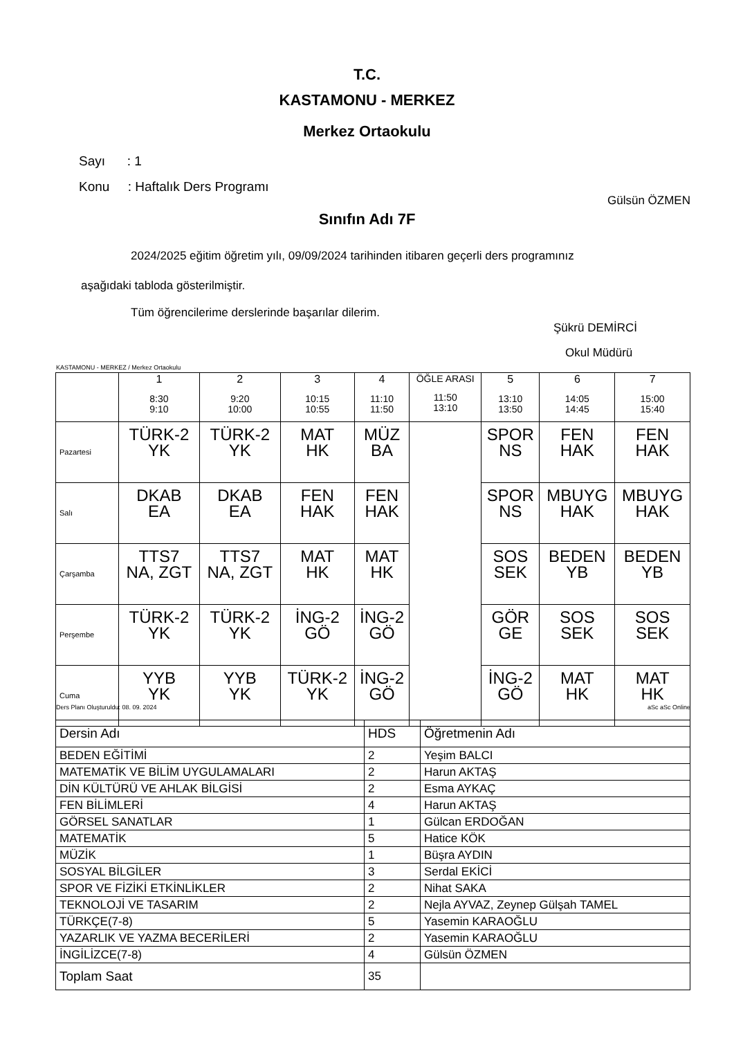T.C.
KASTAMONU - MERKEZ
Merkez Ortaokulu
Sayı : 1
Konu : Haftalık Ders Programı
Gülsün ÖZMEN
Sınıfın Adı 7F
2024/2025 eğitim öğretim yılı, 09/09/2024 tarihinden itibaren geçerli ders programınız
aşağıdaki tabloda gösterilmiştir.
Tüm öğrencilerime derslerinde başarılar dilerim.
Şükrü DEMİRCİ
Okul Müdürü
KASTAMONU - MERKEZ / Merkez Ortaokulu
| | 1 8:30 9:10 | 2 9:20 10:00 | 3 10:15 10:55 | 4 11:10 11:50 | ÖĞLE ARASI 11:50 13:10 | 5 13:10 13:50 | 6 14:05 14:45 | 7 15:00 15:40 |
| --- | --- | --- | --- | --- | --- | --- | --- | --- |
| Pazartesi | TÜRK-2 YK | TÜRK-2 YK | MAT HK | MÜZ BA | | SPOR NS | FEN HAK | FEN HAK |
| Salı | DKAB EA | DKAB EA | FEN HAK | FEN HAK | | SPOR NS | MBUYG HAK | MBUYG HAK |
| Çarşamba | TTS7 NA, ZGT | TTS7 NA, ZGT | MAT HK | MAT HK | | SOS SEK | BEDEN YB | BEDEN YB |
| Perşembe | TÜRK-2 YK | TÜRK-2 YK | İNG-2 GÖ | İNG-2 GÖ | | GÖR GE | SOS SEK | SOS SEK |
| Cuma | YYB YK | YYB YK | TÜRK-2 YK | İNG-2 GÖ | | İNG-2 GÖ | MAT HK | MAT HK |
Ders Planı Oluşturuldu: 08. 09. 2024
aSc aSc Online
| Dersin Adı | HDS | Öğretmenin Adı |
| BEDEN EĞİTİMİ | 2 | Yeşim BALCI |
| MATEMATİK VE BİLİM UYGULAMALARI | 2 | Harun AKTAŞ |
| DİN KÜLTÜRÜ VE AHLAK BİLGİSİ | 2 | Esma AYKAÇ |
| FEN BİLİMLERİ | 4 | Harun AKTAŞ |
| GÖRSEL SANATLAR | 1 | Gülcan ERDOĞAN |
| MATEMATİK | 5 | Hatice KÖK |
| MÜZİK | 1 | Büşra AYDIN |
| SOSYAL BİLGİLER | 3 | Serdal EKİCİ |
| SPOR VE FİZİKİ ETKİNLİKLER | 2 | Nihat SAKA |
| TEKNOLOJİ VE TASARIM | 2 | Nejla AYVAZ, Zeynep Gülşah TAMEL |
| TÜRKÇE(7-8) | 5 | Yasemin KARAOĞLU |
| YAZARLIK VE YAZMA BECERİLERİ | 2 | Yasemin KARAOĞLU |
| İNGİLİZCE(7-8) | 4 | Gülsün ÖZMEN |
| Toplam Saat | 35 | |